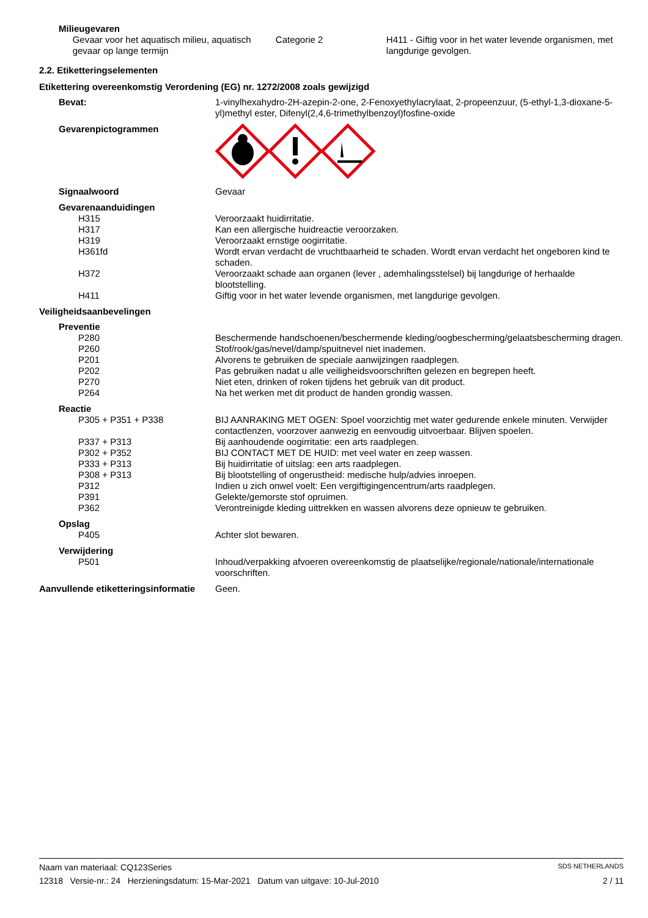Milieugevaren
Gevaar voor het aquatisch milieu, aquatisch gevaar op lange termijn
Categorie 2 H411 - Giftig voor in het water levende organismen, met langdurige gevolgen.
2.2. Etiketteringselementen
Etikettering overeenkomstig Verordening (EG) nr. 1272/2008 zoals gewijzigd
Bevat: 1-vinylhexahydro-2H-azepin-2-one, 2-Fenoxyethylacrylaat, 2-propeenzuur, (5-ethyl-1,3-dioxane-5-yl)methyl ester, Difenyl(2,4,6-trimethylbenzoyl)fosfine-oxide
Gevarenpictogrammen
Signaalwoord Gevaar
Gevarenaanduidingen
H315 Veroorzaakt huidirritatie.
H317 Kan een allergische huidreactie veroorzaken.
H319 Veroorzaakt ernstige oogirritatie.
H361fd Wordt ervan verdacht de vruchtbaarheid te schaden. Wordt ervan verdacht het ongeboren kind te schaden.
H372 Veroorzaakt schade aan organen (lever , ademhalingsstelsel) bij langdurige of herhaalde blootstelling.
H411 Giftig voor in het water levende organismen, met langdurige gevolgen.
Veiligheidsaanbevelingen
Preventie
P280 Beschermende handschoenen/beschermende kleding/oogbescherming/gelaatsbescherming dragen.
P260 Stof/rook/gas/nevel/damp/spuitnevel niet inademen.
P201 Alvorens te gebruiken de speciale aanwijzingen raadplegen.
P202 Pas gebruiken nadat u alle veiligheidsvoorschriften gelezen en begrepen heeft.
P270 Niet eten, drinken of roken tijdens het gebruik van dit product.
P264 Na het werken met dit product de handen grondig wassen.
Reactie
P305 + P351 + P338 BIJ AANRAKING MET OGEN: Spoel voorzichtig met water gedurende enkele minuten. Verwijder contactlenzen, voorzover aanwezig en eenvoudig uitvoerbaar. Blijven spoelen.
P337 + P313 Bij aanhoudende oogirritatie: een arts raadplegen.
P302 + P352 BIJ CONTACT MET DE HUID: met veel water en zeep wassen.
P333 + P313 Bij huidirritatie of uitslag: een arts raadplegen.
P308 + P313 Bij blootstelling of ongerustheid: medische hulp/advies inroepen.
P312 Indien u zich onwel voelt: Een vergiftigingencentrum/arts raadplegen.
P391 Gelekte/gemorste stof opruimen.
P362 Verontreinigde kleding uittrekken en wassen alvorens deze opnieuw te gebruiken.
Opslag
P405 Achter slot bewaren.
Verwijdering
P501 Inhoud/verpakking afvoeren overeenkomstig de plaatselijke/regionale/nationale/internationale voorschriften.
Aanvullende etiketteringsinformatie
Geen.
Naam van materiaal: CQ123Series SDS NETHERLANDS
12318 Versie-nr.: 24 Herzieningsdatum: 15-Mar-2021 Datum van uitgave: 10-Jul-2010 2 / 11